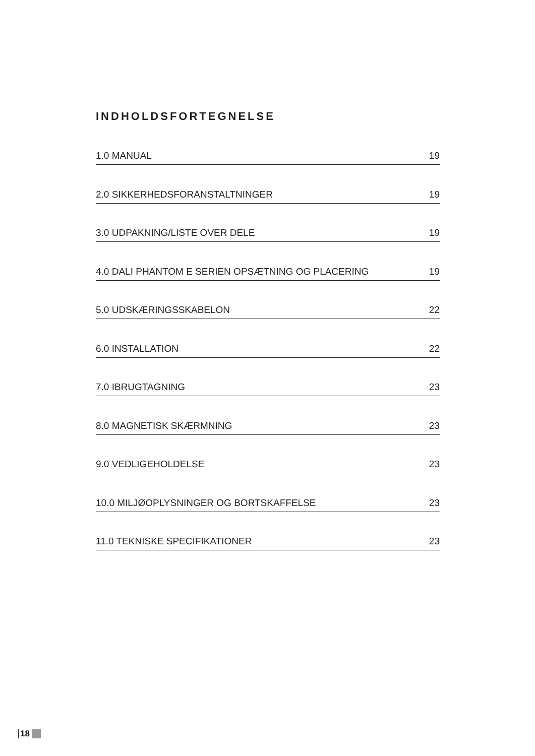INDHOLDSFORTEGNELSE
1.0 MANUAL 19
2.0 SIKKERHEDSFORANSTALTNINGER 19
3.0 UDPAKNING/LISTE OVER DELE 19
4.0 DALI PHANTOM E SERIEN OPSÆTNING OG PLACERING 19
5.0 UDSKÆRINGSSKABELON 22
6.0 INSTALLATION 22
7.0 IBRUGTAGNING 23
8.0 MAGNETISK SKÆRMNING 23
9.0 VEDLIGEHOLDELSE 23
10.0 MILJØOPLYSNINGER OG BORTSKAFFELSE 23
11.0 TEKNISKE SPECIFIKATIONER 23
18